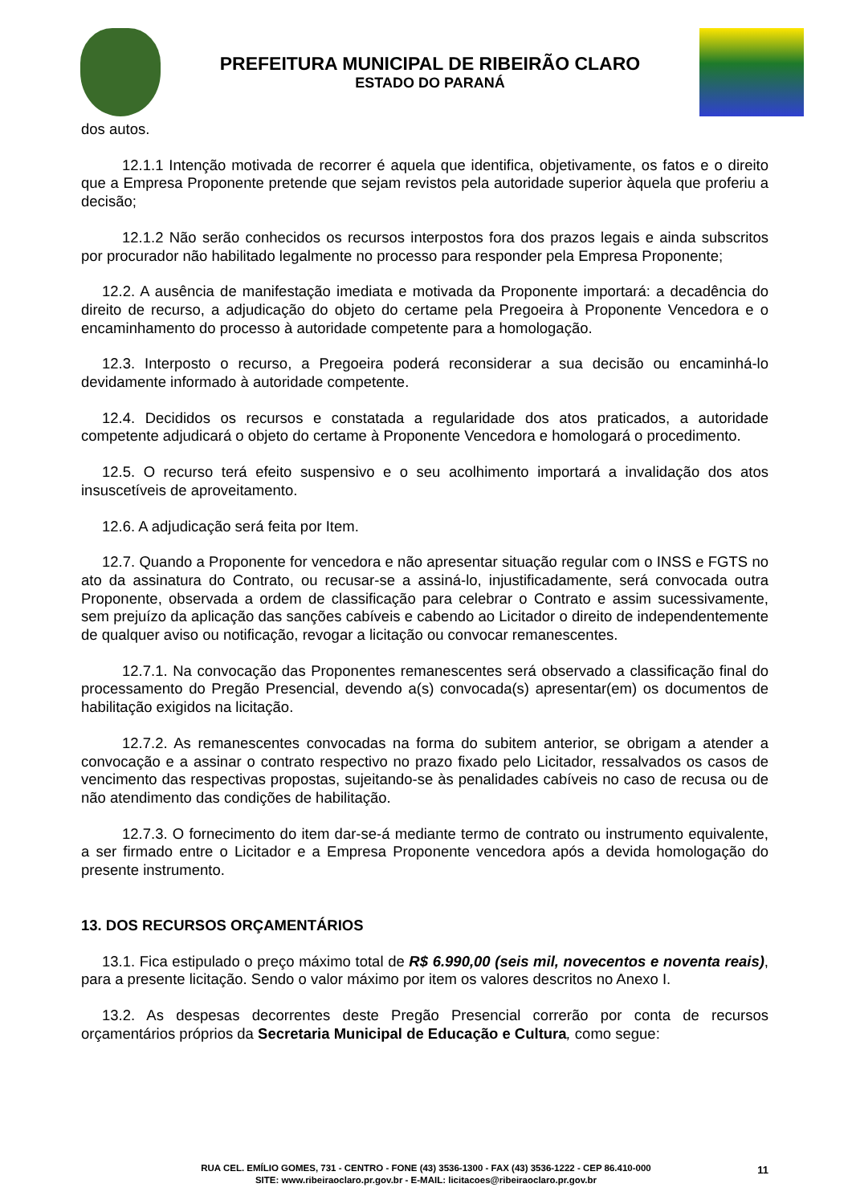PREFEITURA MUNICIPAL DE RIBEIRÃO CLARO
ESTADO DO PARANÁ
dos autos.
12.1.1 Intenção motivada de recorrer é aquela que identifica, objetivamente, os fatos e o direito que a Empresa Proponente pretende que sejam revistos pela autoridade superior àquela que proferiu a decisão;
12.1.2 Não serão conhecidos os recursos interpostos fora dos prazos legais e ainda subscritos por procurador não habilitado legalmente no processo para responder pela Empresa Proponente;
12.2. A ausência de manifestação imediata e motivada da Proponente importará: a decadência do direito de recurso, a adjudicação do objeto do certame pela Pregoeira à Proponente Vencedora e o encaminhamento do processo à autoridade competente para a homologação.
12.3. Interposto o recurso, a Pregoeira poderá reconsiderar a sua decisão ou encaminhá-lo devidamente informado à autoridade competente.
12.4. Decididos os recursos e constatada a regularidade dos atos praticados, a autoridade competente adjudicará o objeto do certame à Proponente Vencedora e homologará o procedimento.
12.5. O recurso terá efeito suspensivo e o seu acolhimento importará a invalidação dos atos insuscetíveis de aproveitamento.
12.6. A adjudicação será feita por Item.
12.7. Quando a Proponente for vencedora e não apresentar situação regular com o INSS e FGTS no ato da assinatura do Contrato, ou recusar-se a assiná-lo, injustificadamente, será convocada outra Proponente, observada a ordem de classificação para celebrar o Contrato e assim sucessivamente, sem prejuízo da aplicação das sanções cabíveis e cabendo ao Licitador o direito de independentemente de qualquer aviso ou notificação, revogar a licitação ou convocar remanescentes.
12.7.1. Na convocação das Proponentes remanescentes será observado a classificação final do processamento do Pregão Presencial, devendo a(s) convocada(s) apresentar(em) os documentos de habilitação exigidos na licitação.
12.7.2. As remanescentes convocadas na forma do subitem anterior, se obrigam a atender a convocação e a assinar o contrato respectivo no prazo fixado pelo Licitador, ressalvados os casos de vencimento das respectivas propostas, sujeitando-se às penalidades cabíveis no caso de recusa ou de não atendimento das condições de habilitação.
12.7.3. O fornecimento do item dar-se-á mediante termo de contrato ou instrumento equivalente, a ser firmado entre o Licitador e a Empresa Proponente vencedora após a devida homologação do presente instrumento.
13. DOS RECURSOS ORÇAMENTÁRIOS
13.1. Fica estipulado o preço máximo total de R$ 6.990,00 (seis mil, novecentos e noventa reais), para a presente licitação. Sendo o valor máximo por item os valores descritos no Anexo I.
13.2. As despesas decorrentes deste Pregão Presencial correrão por conta de recursos orçamentários próprios da Secretaria Municipal de Educação e Cultura, como segue:
RUA CEL. EMÍLIO GOMES, 731 - CENTRO - FONE (43) 3536-1300 - FAX (43) 3536-1222 - CEP 86.410-000
SITE: www.ribeiraoclaro.pr.gov.br - E-MAIL: licitacoes@ribeiraoclaro.pr.gov.br
11